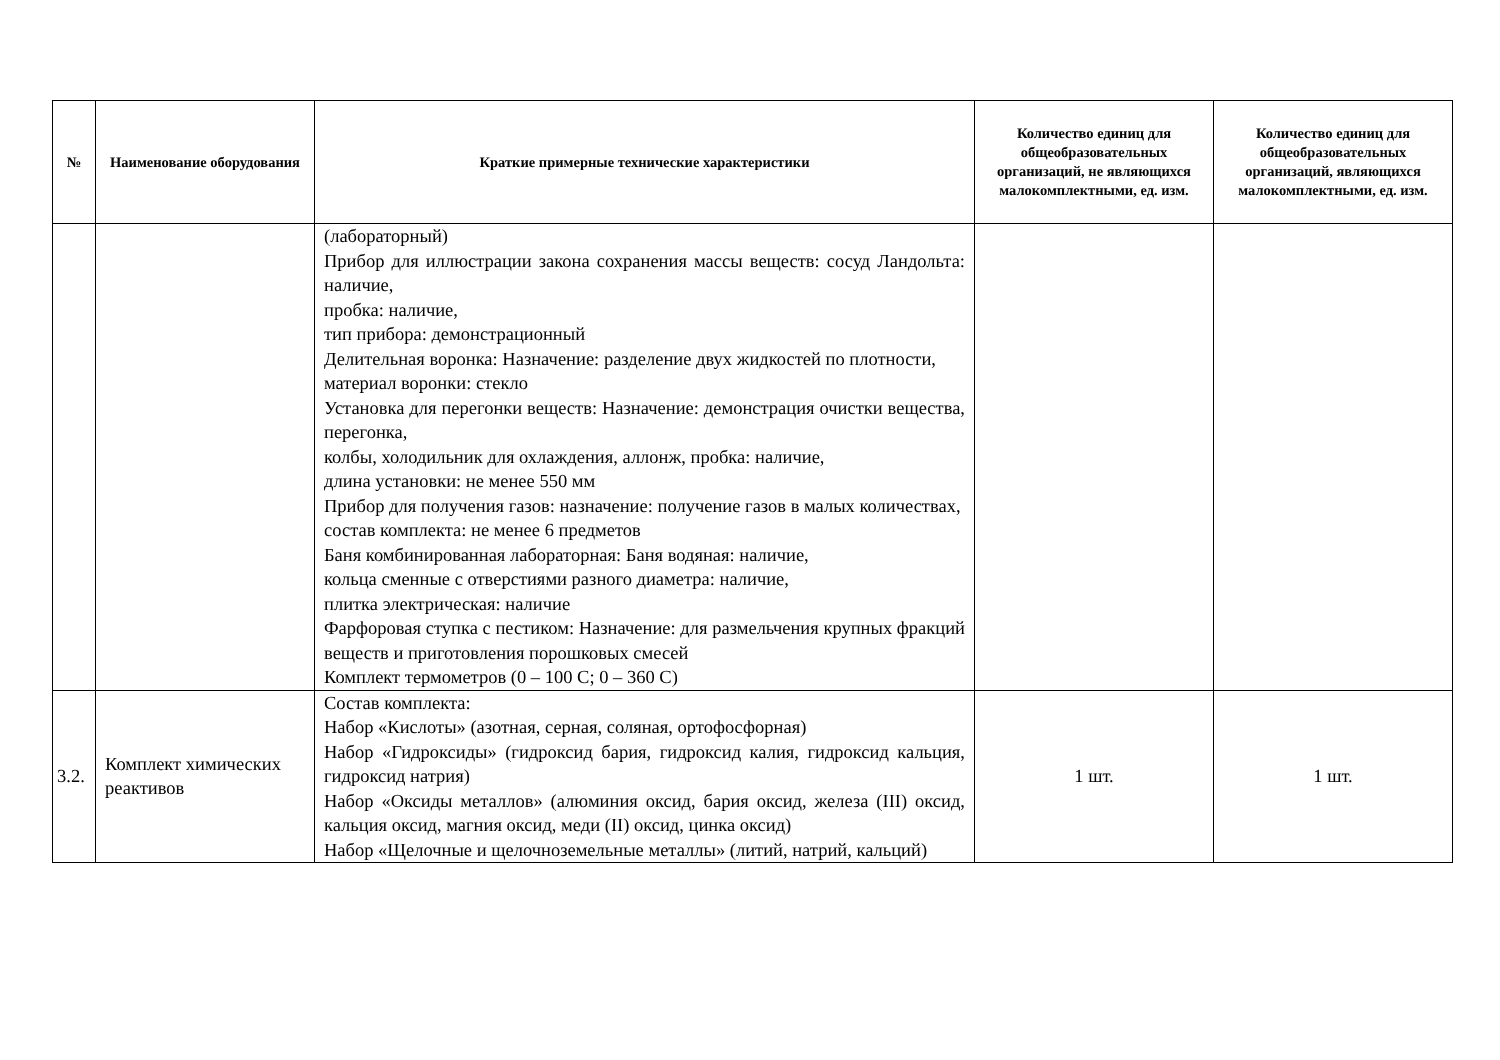| № | Наименование оборудования | Краткие примерные технические характеристики | Количество единиц для общеобразовательных организаций, не являющихся малокомплектными, ед. изм. | Количество единиц для общеобразовательных организаций, являющихся малокомплектными, ед. изм. |
| --- | --- | --- | --- | --- |
| | | (лабораторный) Прибор для иллюстрации закона сохранения массы веществ: сосуд Ландольта: наличие, пробка: наличие, тип прибора: демонстрационный Делительная воронка: Назначение: разделение двух жидкостей по плотности, материал воронки: стекло Установка для перегонки веществ: Назначение: демонстрация очистки вещества, перегонка, колбы, холодильник для охлаждения, аллонж, пробка: наличие, длина установки: не менее 550 мм Прибор для получения газов: назначение: получение газов в малых количествах, состав комплекта: не менее 6 предметов Баня комбинированная лабораторная: Баня водяная: наличие, кольца сменные с отверстиями разного диаметра: наличие, плитка электрическая: наличие Фарфоровая ступка с пестиком: Назначение: для размельчения крупных фракций веществ и приготовления порошковых смесей Комплект термометров (0 – 100 С; 0 – 360 С) | | |
| 3.2. | Комплект химических реактивов | Состав комплекта: Набор «Кислоты» (азотная, серная, соляная, ортофосфорная) Набор «Гидроксиды» (гидроксид бария, гидроксид калия, гидроксид кальция, гидроксид натрия) Набор «Оксиды металлов» (алюминия оксид, бария оксид, железа (III) оксид, кальция оксид, магния оксид, меди (II) оксид, цинка оксид) Набор «Щелочные и щелочноземельные металлы» (литий, натрий, кальций) | 1 шт. | 1 шт. |